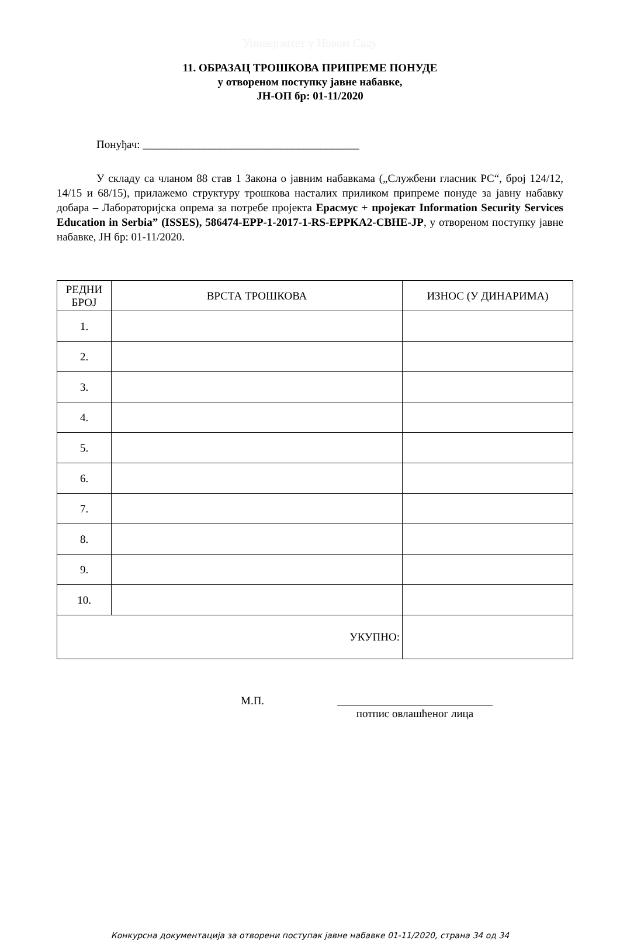Универзитет у Новом Саду
11. ОБРАЗАЦ ТРОШКОВА ПРИПРЕМЕ ПОНУДЕ
у отвореном поступку јавне набавке,
ЈН-ОП бр: 01-11/2020
Понуђач: _______________________________________
У складу са чланом 88 став 1 Закона о јавним набавкама („Службени гласник РС“, број 124/12, 14/15 и 68/15), прилажемо структуру трошкова насталих приликом припреме понуде за јавну набавку добара – Лабораторијска опрема за потребе пројекта Ерасмус + пројекат Information Security Services Education in Serbia” (ISSES), 586474-EPP-1-2017-1-RS-EPPKA2-CBHE-JP, у отвореном поступку јавне набавке, ЈН бр: 01-11/2020.
| РЕДНИ БРОЈ | ВРСТА ТРОШКОВА | ИЗНОС (У ДИНАРИМА) |
| --- | --- | --- |
| 1. | | |
| 2. | | |
| 3. | | |
| 4. | | |
| 5. | | |
| 6. | | |
| 7. | | |
| 8. | | |
| 9. | | |
| 10. | | |
| УКУПНО: | | |
М.П. ____________________________
потпис овлашћеног лица
Конкурсна документација за отворени поступак јавне набавке 01-11/2020, страна 34 од 34